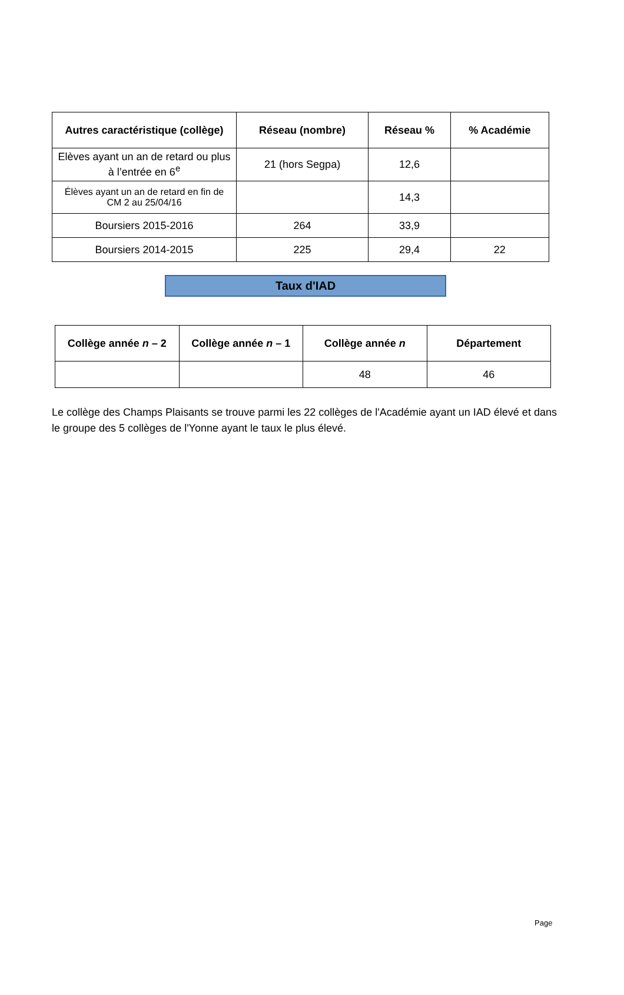| Autres caractéristique (collège) | Réseau (nombre) | Réseau % | % Académie |
| --- | --- | --- | --- |
| Elèves ayant un an de retard ou plus à l’entrée en 6<sup>e</sup> | 21 (hors Segpa) | 12,6 | |
| Élèves ayant un an de retard en fin de CM 2 au 25/04/16 | | 14,3 | |
| Boursiers 2015-2016 | 264 | 33,9 | |
| Boursiers 2014-2015 | 225 | 29,4 | 22 |
Taux d'IAD
| Collège année n – 2 | Collège année n – 1 | Collège année n | Département |
| --- | --- | --- | --- |
| | | 48 | 46 |
Le collège des Champs Plaisants se trouve parmi les 22 collèges de l'Académie ayant un IAD élevé et dans le groupe des 5 collèges de l'Yonne ayant le taux le plus élevé.
Page